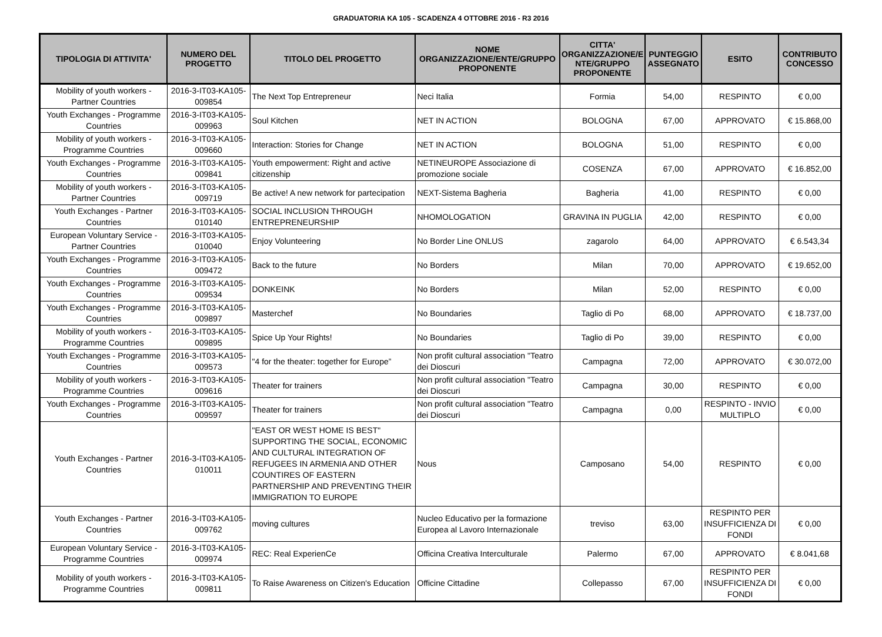GRADUATORIA KA 105 - SCADENZA 4 OTTOBRE 2016 - R3 2016
| TIPOLOGIA DI ATTIVITA' | NUMERO DEL PROGETTO | TITOLO DEL PROGETTO | NOME ORGANIZZAZIONE/ENTE/GRUPPO PROPONENTE | CITTA' ORGANIZZAZIONE/E NTE/GRUPPO PROPONENTE | PUNTEGGIO ASSEGNATO | ESITO | CONTRIBUTO CONCESSO |
| --- | --- | --- | --- | --- | --- | --- | --- |
| Mobility of youth workers - Partner Countries | 2016-3-IT03-KA105-009854 | The Next Top Entrepreneur | Neci Italia | Formia | 54,00 | RESPINTO | € 0,00 |
| Youth Exchanges - Programme Countries | 2016-3-IT03-KA105-009963 | Soul Kitchen | NET IN ACTION | BOLOGNA | 67,00 | APPROVATO | € 15.868,00 |
| Mobility of youth workers - Programme Countries | 2016-3-IT03-KA105-009660 | Interaction: Stories for Change | NET IN ACTION | BOLOGNA | 51,00 | RESPINTO | € 0,00 |
| Youth Exchanges - Programme Countries | 2016-3-IT03-KA105-009841 | Youth empowerment: Right and active citizenship | NETINEUROPE Associazione di promozione sociale | COSENZA | 67,00 | APPROVATO | € 16.852,00 |
| Mobility of youth workers - Partner Countries | 2016-3-IT03-KA105-009719 | Be active! A new network for partecipation | NEXT-Sistema Bagheria | Bagheria | 41,00 | RESPINTO | € 0,00 |
| Youth Exchanges - Partner Countries | 2016-3-IT03-KA105-010140 | SOCIAL INCLUSION THROUGH ENTREPRENEURSHIP | NHOMOLOGATION | GRAVINA IN PUGLIA | 42,00 | RESPINTO | € 0,00 |
| European Voluntary Service - Partner Countries | 2016-3-IT03-KA105-010040 | Enjoy Volunteering | No Border Line ONLUS | zagarolo | 64,00 | APPROVATO | € 6.543,34 |
| Youth Exchanges - Programme Countries | 2016-3-IT03-KA105-009472 | Back to the future | No Borders | Milan | 70,00 | APPROVATO | € 19.652,00 |
| Youth Exchanges - Programme Countries | 2016-3-IT03-KA105-009534 | DONKEINK | No Borders | Milan | 52,00 | RESPINTO | € 0,00 |
| Youth Exchanges - Programme Countries | 2016-3-IT03-KA105-009897 | Masterchef | No Boundaries | Taglio di Po | 68,00 | APPROVATO | € 18.737,00 |
| Mobility of youth workers - Programme Countries | 2016-3-IT03-KA105-009895 | Spice Up Your Rights! | No Boundaries | Taglio di Po | 39,00 | RESPINTO | € 0,00 |
| Youth Exchanges - Programme Countries | 2016-3-IT03-KA105-009573 | "4 for the theater: together for Europe” | Non profit cultural association "Teatro dei Dioscuri | Campagna | 72,00 | APPROVATO | € 30.072,00 |
| Mobility of youth workers - Programme Countries | 2016-3-IT03-KA105-009616 | Theater for trainers | Non profit cultural association "Teatro dei Dioscuri | Campagna | 30,00 | RESPINTO | € 0,00 |
| Youth Exchanges - Programme Countries | 2016-3-IT03-KA105-009597 | Theater for trainers | Non profit cultural association "Teatro dei Dioscuri | Campagna | 0,00 | RESPINTO - INVIO MULTIPLO | € 0,00 |
| Youth Exchanges - Partner Countries | 2016-3-IT03-KA105-010011 | "EAST OR WEST HOME IS BEST" SUPPORTING THE SOCIAL, ECONOMIC AND CULTURAL INTEGRATION OF REFUGEES IN ARMENIA AND OTHER COUNTIRES OF EASTERN PARTNERSHIP AND PREVENTING THEIR IMMIGRATION TO EUROPE | Nous | Camposano | 54,00 | RESPINTO | € 0,00 |
| Youth Exchanges - Partner Countries | 2016-3-IT03-KA105-009762 | moving cultures | Nucleo Educativo per la formazione Europea al Lavoro Internazionale | treviso | 63,00 | RESPINTO PER INSUFFICIENZA DI FONDI | € 0,00 |
| European Voluntary Service - Programme Countries | 2016-3-IT03-KA105-009974 | REC: Real ExperienCe | Officina Creativa Interculturale | Palermo | 67,00 | APPROVATO | € 8.041,68 |
| Mobility of youth workers - Programme Countries | 2016-3-IT03-KA105-009811 | To Raise Awareness on Citizen's Education | Officine Cittadine | Collepasso | 67,00 | RESPINTO PER INSUFFICIENZA DI FONDI | € 0,00 |